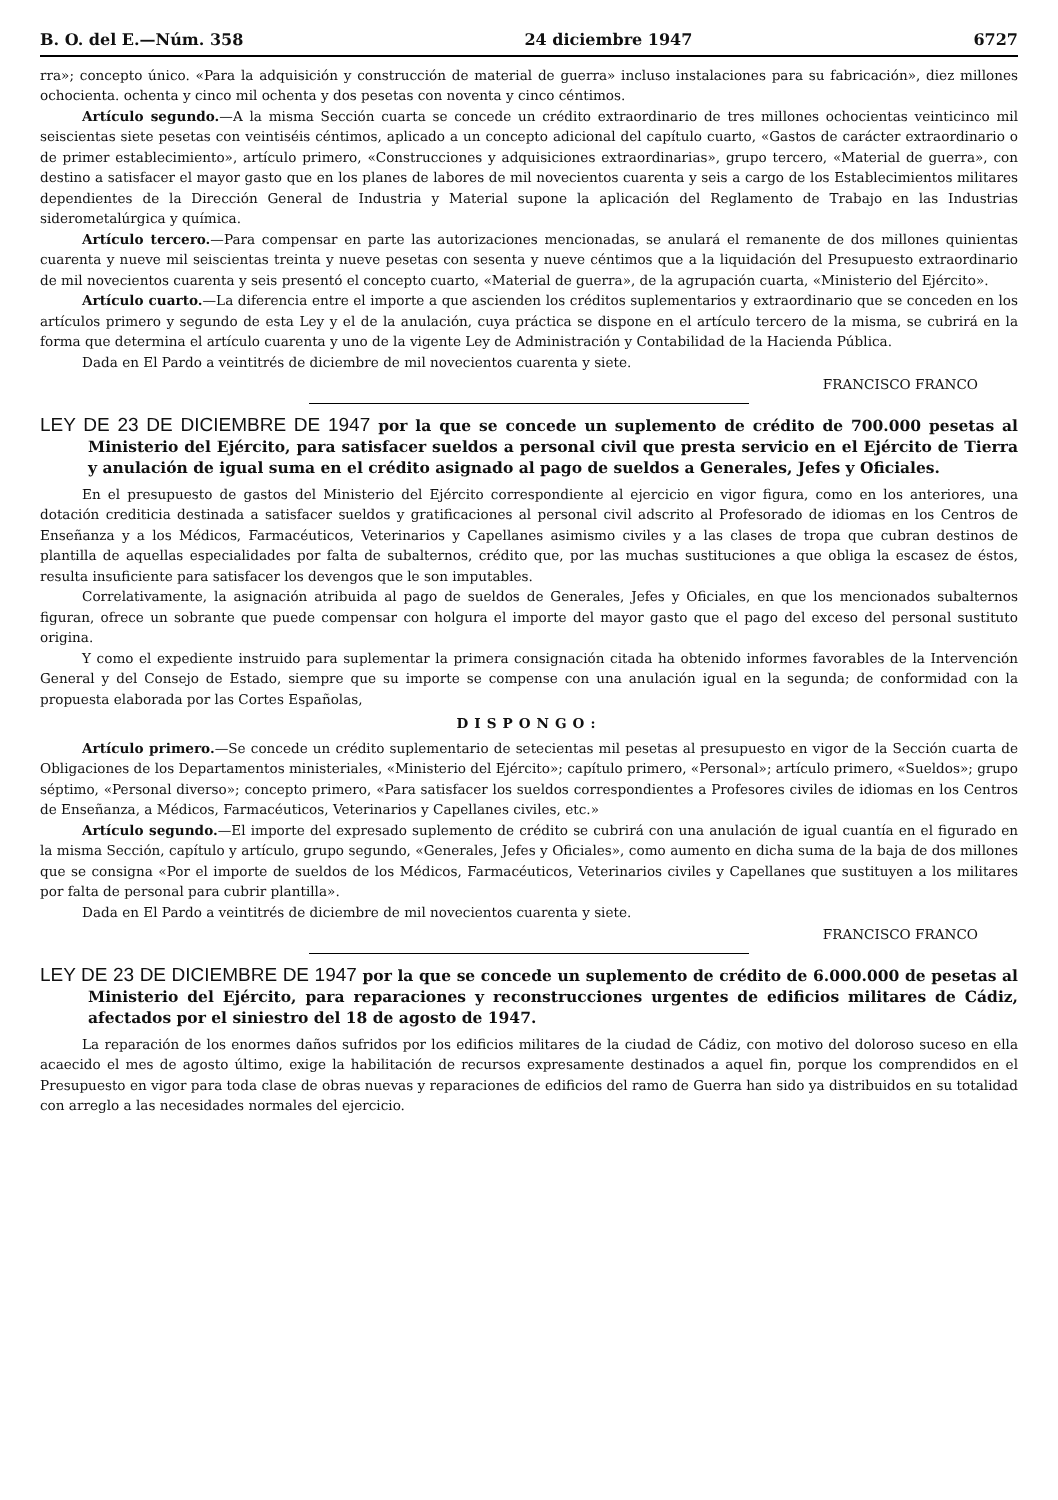B. O. del E.—Núm. 358 24 diciembre 1947 6727
rra»; concepto único. «Para la adquisición y construcción de material de guerra» incluso instalaciones para su fabricación», diez millones ochocienta. ochenta y cinco mil ochenta y dos pesetas con noventa y cinco céntimos.
Artículo segundo.—A la misma Sección cuarta se concede un crédito extraordinario de tres millones ochocientas veinticinco mil seiscientas siete pesetas con veintiséis céntimos, aplicado a un concepto adicional del capítulo cuarto, «Gastos de carácter extraordinario o de primer establecimiento», artículo primero, «Construcciones y adquisiciones extraordinarias», grupo tercero, «Material de guerra», con destino a satisfacer el mayor gasto que en los planes de labores de mil novecientos cuarenta y seis a cargo de los Establecimientos militares dependientes de la Dirección General de Industria y Material supone la aplicación del Reglamento de Trabajo en las Industrias siderometalúrgica y química.
Artículo tercero.—Para compensar en parte las autorizaciones mencionadas, se anulará el remanente de dos millones quinientas cuarenta y nueve mil seiscientas treinta y nueve pesetas con sesenta y nueve céntimos que a la liquidación del Presupuesto extraordinario de mil novecientos cuarenta y seis presentó el concepto cuarto, «Material de guerra», de la agrupación cuarta, «Ministerio del Ejército».
Artículo cuarto.—La diferencia entre el importe a que ascienden los créditos suplementarios y extraordinario que se conceden en los artículos primero y segundo de esta Ley y el de la anulación, cuya práctica se dispone en el artículo tercero de la misma, se cubrirá en la forma que determina el artículo cuarenta y uno de la vigente Ley de Administración y Contabilidad de la Hacienda Pública.
Dada en El Pardo a veintitrés de diciembre de mil novecientos cuarenta y siete.
FRANCISCO FRANCO
LEY DE 23 DE DICIEMBRE DE 1947 por la que se concede un suplemento de crédito de 700.000 pesetas al Ministerio del Ejército, para satisfacer sueldos a personal civil que presta servicio en el Ejército de Tierra y anulación de igual suma en el crédito asignado al pago de sueldos a Generales, Jefes y Oficiales.
En el presupuesto de gastos del Ministerio del Ejército correspondiente al ejercicio en vigor figura, como en los anteriores, una dotación crediticia destinada a satisfacer sueldos y gratificaciones al personal civil adscrito al Profesorado de idiomas en los Centros de Enseñanza y a los Médicos, Farmacéuticos, Veterinarios y Capellanes asimismo civiles y a las clases de tropa que cubran destinos de plantilla de aquellas especialidades por falta de subalternos, crédito que, por las muchas sustituciones a que obliga la escasez de éstos, resulta insuficiente para satisfacer los devengos que le son imputables.
Correlativamente, la asignación atribuida al pago de sueldos de Generales, Jefes y Oficiales, en que los mencionados subalternos figuran, ofrece un sobrante que puede compensar con holgura el importe del mayor gasto que el pago del exceso del personal sustituto origina.
Y como el expediente instruido para suplementar la primera consignación citada ha obtenido informes favorables de la Intervención General y del Consejo de Estado, siempre que su importe se compense con una anulación igual en la segunda; de conformidad con la propuesta elaborada por las Cortes Españolas,
DISPONGO:
Artículo primero.—Se concede un crédito suplementario de setecientas mil pesetas al presupuesto en vigor de la Sección cuarta de Obligaciones de los Departamentos ministeriales, «Ministerio del Ejército»; capítulo primero, «Personal»; artículo primero, «Sueldos»; grupo séptimo, «Personal diverso»; concepto primero, «Para satisfacer los sueldos correspondientes a Profesores civiles de idiomas en los Centros de Enseñanza, a Médicos, Farmacéuticos, Veterinarios y Capellanes civiles, etc.»
Artículo segundo.—El importe del expresado suplemento de crédito se cubrirá con una anulación de igual cuantía en el figurado en la misma Sección, capítulo y artículo, grupo segundo, «Generales, Jefes y Oficiales», como aumento en dicha suma de la baja de dos millones que se consigna «Por el importe de sueldos de los Médicos, Farmacéuticos, Veterinarios civiles y Capellanes que sustituyen a los militares por falta de personal para cubrir plantilla».
Dada en El Pardo a veintitrés de diciembre de mil novecientos cuarenta y siete.
FRANCISCO FRANCO
LEY DE 23 DE DICIEMBRE DE 1947 por la que se concede un suplemento de crédito de 6.000.000 de pesetas al Ministerio del Ejército, para reparaciones y reconstrucciones urgentes de edificios militares de Cádiz, afectados por el siniestro del 18 de agosto de 1947.
La reparación de los enormes daños sufridos por los edificios militares de la ciudad de Cádiz, con motivo del doloroso suceso en ella acaecido el mes de agosto último, exige la habilitación de recursos expresamente destinados a aquel fin, porque los comprendidos en el Presupuesto en vigor para toda clase de obras nuevas y reparaciones de edificios del ramo de Guerra han sido ya distribuidos en su totalidad con arreglo a las necesidades normales del ejercicio.